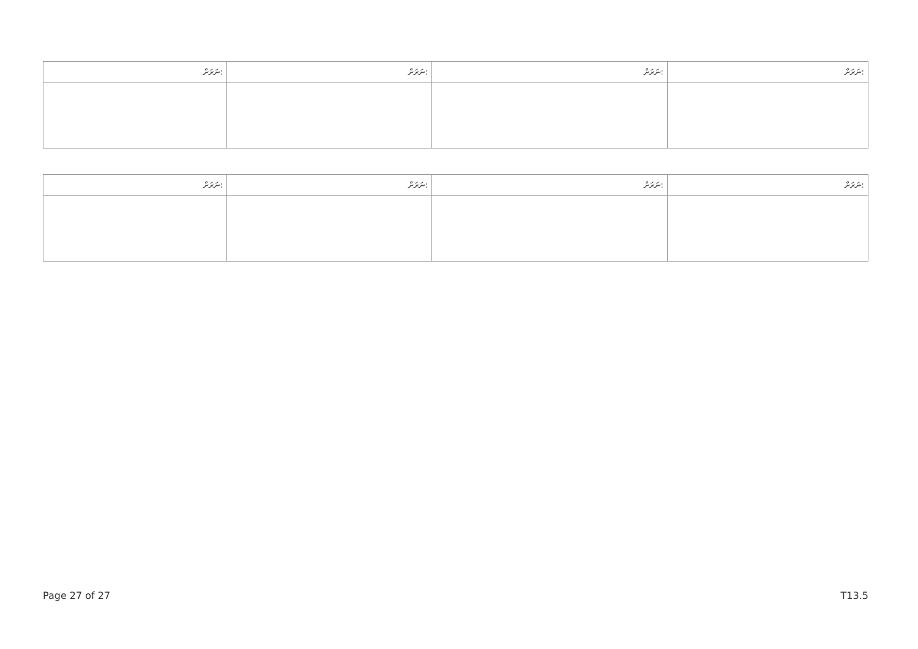| ނަރަށް: | ނަރަށް: | ނަރަށް: | ނަރަށް: |
| --- | --- | --- | --- |
| ނަރަށް: | ނަރަށް: | ނަރަށް: | ނަރަށް: |
| --- | --- | --- | --- |
Page 27 of 27 T13.5